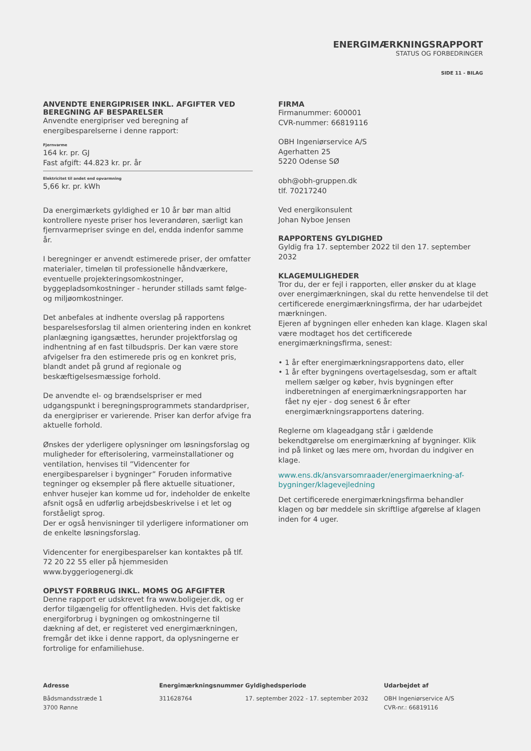ENERGIMÆRKNINGSRAPPORT
STATUS OG FORBEDRINGER
SIDE 11 - BILAG
ANVENDTE ENERGIPRISER INKL. AFGIFTER VED BEREGNING AF BESPARELSER
Anvendte energipriser ved beregning af energibesparelserne i denne rapport:
Fjernvarme
164 kr. pr. GJ
Fast afgift: 44.823 kr. pr. år
Elektricitet til andet end opvarmning
5,66 kr. pr. kWh
Da energimærkets gyldighed er 10 år bør man altid kontrollere nyeste priser hos leverandøren, særligt kan fjernvarmepriser svinge en del, endda indenfor samme år.
I beregninger er anvendt estimerede priser, der omfatter materialer, timeløn til professionelle håndværkere, eventuelle projekteringsomkostninger, byggepladsomkostninger - herunder stillads samt følge- og miljøomkostninger.
Det anbefales at indhente overslag på rapportens besparelsesforslag til almen orientering inden en konkret planlægning igangsættes, herunder projektforslag og indhentning af en fast tilbudspris. Der kan være store afvigelser fra den estimerede pris og en konkret pris, blandt andet på grund af regionale og beskæftigelsesmæssige forhold.
De anvendte el- og brændselspriser er med udgangspunkt i beregningsprogrammets standardpriser, da energipriser er varierende. Priser kan derfor afvige fra aktuelle forhold.
Ønskes der yderligere oplysninger om løsningsforslag og muligheder for efterisolering, varmeinstallationer og ventilation, henvises til ”Videncenter for energibesparelser i bygninger” Foruden informative tegninger og eksempler på flere aktuelle situationer, enhver husejer kan komme ud for, indeholder de enkelte afsnit også en udførlig arbejdsbeskrivelse i et let og forståeligt sprog.
Der er også henvisninger til yderligere informationer om de enkelte løsningsforslag.
Videncenter for energibesparelser kan kontaktes på tlf. 72 20 22 55 eller på hjemmesiden www.byggeriogenergi.dk
OPLYST FORBRUG INKL. MOMS OG AFGIFTER
Denne rapport er udskrevet fra www.boligejer.dk, og er derfor tilgængelig for offentligheden. Hvis det faktiske energiforbrug i bygningen og omkostningerne til dækning af det, er registeret ved energimærkningen, fremgår det ikke i denne rapport, da oplysningerne er fortrolige for enfamiliehuse.
FIRMA
Firmanummer: 600001
CVR-nummer: 66819116
OBH Ingeniørservice A/S
Agerhatten 25
5220 Odense SØ
obh@obh-gruppen.dk
tlf. 70217240
Ved energikonsulent
Johan Nyboe Jensen
RAPPORTENS GYLDIGHED
Gyldig fra 17. september 2022 til den 17. september 2032
KLAGEMULIGHEDER
Tror du, der er fejl i rapporten, eller ønsker du at klage over energimærkningen, skal du rette henvendelse til det certificerede energimærkningsfirma, der har udarbejdet mærkningen.
Ejeren af bygningen eller enheden kan klage. Klagen skal være modtaget hos det certificerede energimærkningsfirma, senest:
• 1 år efter energimærkningsrapportens dato, eller
• 1 år efter bygningens overtagelsesdag, som er aftalt
mellem sælger og køber, hvis bygningen efter
indberetningen af energimærkningsrapporten har
fået ny ejer - dog senest 6 år efter
energimærkningsrapportens datering.
Reglerne om klageadgang står i gældende bekendtgørelse om energimærkning af bygninger. Klik ind på linket og læs mere om, hvordan du indgiver en klage.
www.ens.dk/ansvarsomraader/energimaerkning-af-bygninger/klagevejledning
Det certificerede energimærkningsfirma behandler klagen og bør meddele sin skriftlige afgørelse af klagen inden for 4 uger.
Adresse
Bådsmandsstræde 1
3700 Rønne
Energimærkningsnummer
311628764
Gyldighedsperiode
17. september 2022 - 17. september 2032
Udarbejdet af
OBH Ingeniørservice A/S
CVR-nr.: 66819116